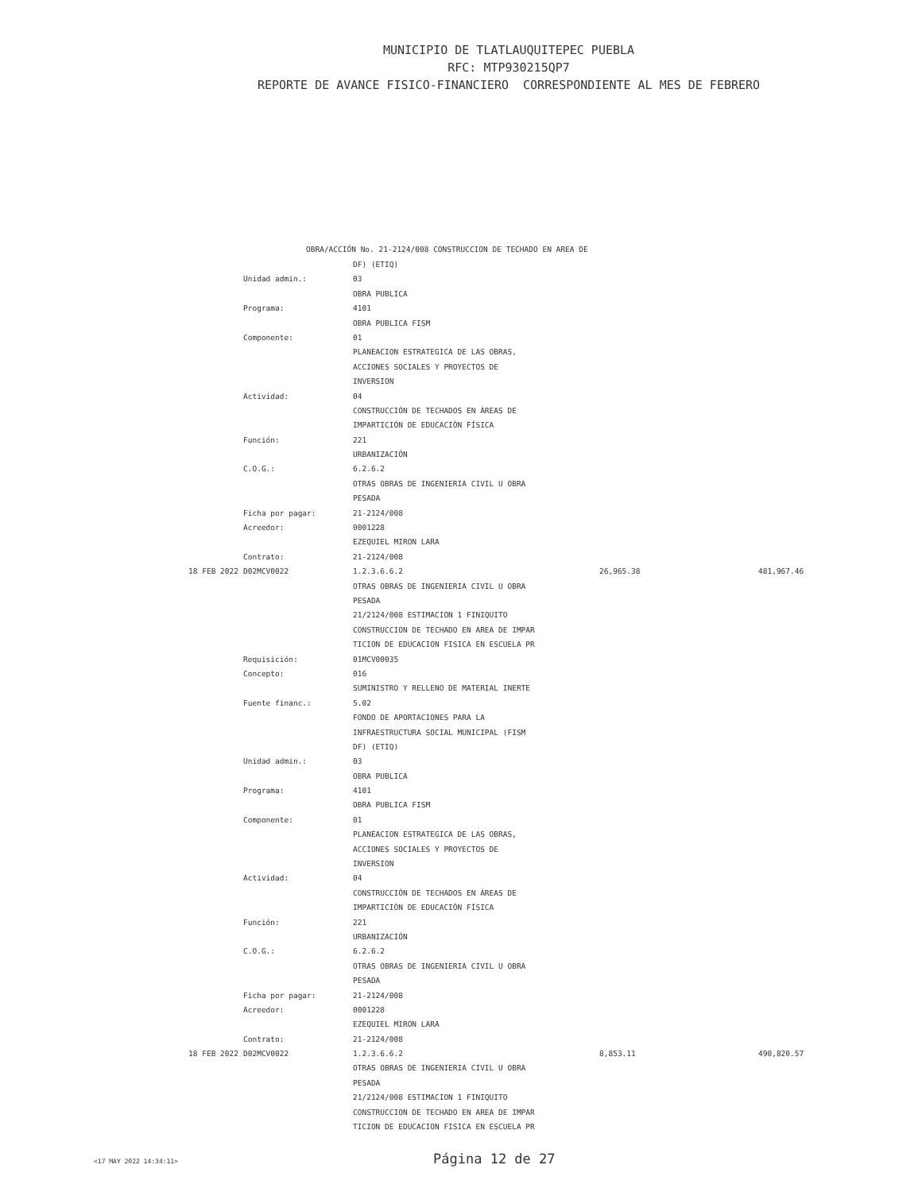MUNICIPIO DE TLATLAUQUITEPEC PUEBLA
RFC: MTP930215QP7
REPORTE DE AVANCE FISICO-FINANCIERO CORRESPONDIENTE AL MES DE FEBRERO
OBRA/ACCIÓN No. 21-2124/008 CONSTRUCCION DE TECHADO EN AREA DE
| | | DF) (ETIQ) | | |
| | Unidad admin.: | 03 | | |
| | | OBRA PUBLICA | | |
| | Programa: | 4101 | | |
| | | OBRA PUBLICA FISM | | |
| | Componente: | 01 | | |
| | | PLANEACION ESTRATEGICA DE LAS OBRAS, | | |
| | | ACCIONES SOCIALES Y PROYECTOS DE | | |
| | | INVERSION | | |
| | Actividad: | 04 | | |
| | | CONSTRUCCIÓN DE TECHADOS EN ÁREAS DE | | |
| | | IMPARTICIÓN DE EDUCACIÓN FÍSICA | | |
| | Función: | 221 | | |
| | | URBANIZACIÓN | | |
| | C.O.G.: | 6.2.6.2 | | |
| | | OTRAS OBRAS DE INGENIERIA CIVIL U OBRA | | |
| | | PESADA | | |
| | Ficha por pagar: | 21-2124/008 | | |
| | Acreedor: | 0001228 | | |
| | | EZEQUIEL MIRON LARA | | |
| | Contrato: | 21-2124/008 | | |
| 18 FEB 2022 | D02MCV0022 | 1.2.3.6.6.2 | 26,965.38 | 481,967.46 |
| | | OTRAS OBRAS DE INGENIERIA CIVIL U OBRA | | |
| | | PESADA | | |
| | | 21/2124/008 ESTIMACION 1 FINIQUITO | | |
| | | CONSTRUCCION DE TECHADO EN AREA DE IMPAR | | |
| | | TICION DE EDUCACION FISICA EN ESCUELA PR | | |
| | Requisición: | 01MCV00035 | | |
| | Concepto: | 016 | | |
| | | SUMINISTRO Y RELLENO DE MATERIAL INERTE | | |
| | Fuente financ.: | 5.02 | | |
| | | FONDO DE APORTACIONES PARA LA | | |
| | | INFRAESTRUCTURA SOCIAL MUNICIPAL (FISM | | |
| | | DF) (ETIQ) | | |
| | Unidad admin.: | 03 | | |
| | | OBRA PUBLICA | | |
| | Programa: | 4101 | | |
| | | OBRA PUBLICA FISM | | |
| | Componente: | 01 | | |
| | | PLANEACION ESTRATEGICA DE LAS OBRAS, | | |
| | | ACCIONES SOCIALES Y PROYECTOS DE | | |
| | | INVERSION | | |
| | Actividad: | 04 | | |
| | | CONSTRUCCIÓN DE TECHADOS EN ÁREAS DE | | |
| | | IMPARTICIÓN DE EDUCACIÓN FÍSICA | | |
| | Función: | 221 | | |
| | | URBANIZACIÓN | | |
| | C.O.G.: | 6.2.6.2 | | |
| | | OTRAS OBRAS DE INGENIERIA CIVIL U OBRA | | |
| | | PESADA | | |
| | Ficha por pagar: | 21-2124/008 | | |
| | Acreedor: | 0001228 | | |
| | | EZEQUIEL MIRON LARA | | |
| | Contrato: | 21-2124/008 | | |
| 18 FEB 2022 | D02MCV0022 | 1.2.3.6.6.2 | 8,853.11 | 490,820.57 |
| | | OTRAS OBRAS DE INGENIERIA CIVIL U OBRA | | |
| | | PESADA | | |
| | | 21/2124/008 ESTIMACION 1 FINIQUITO | | |
| | | CONSTRUCCION DE TECHADO EN AREA DE IMPAR | | |
| | | TICION DE EDUCACION FISICA EN ESCUELA PR | | |
<17 MAY 2022 14:34:11>
Página 12 de 27